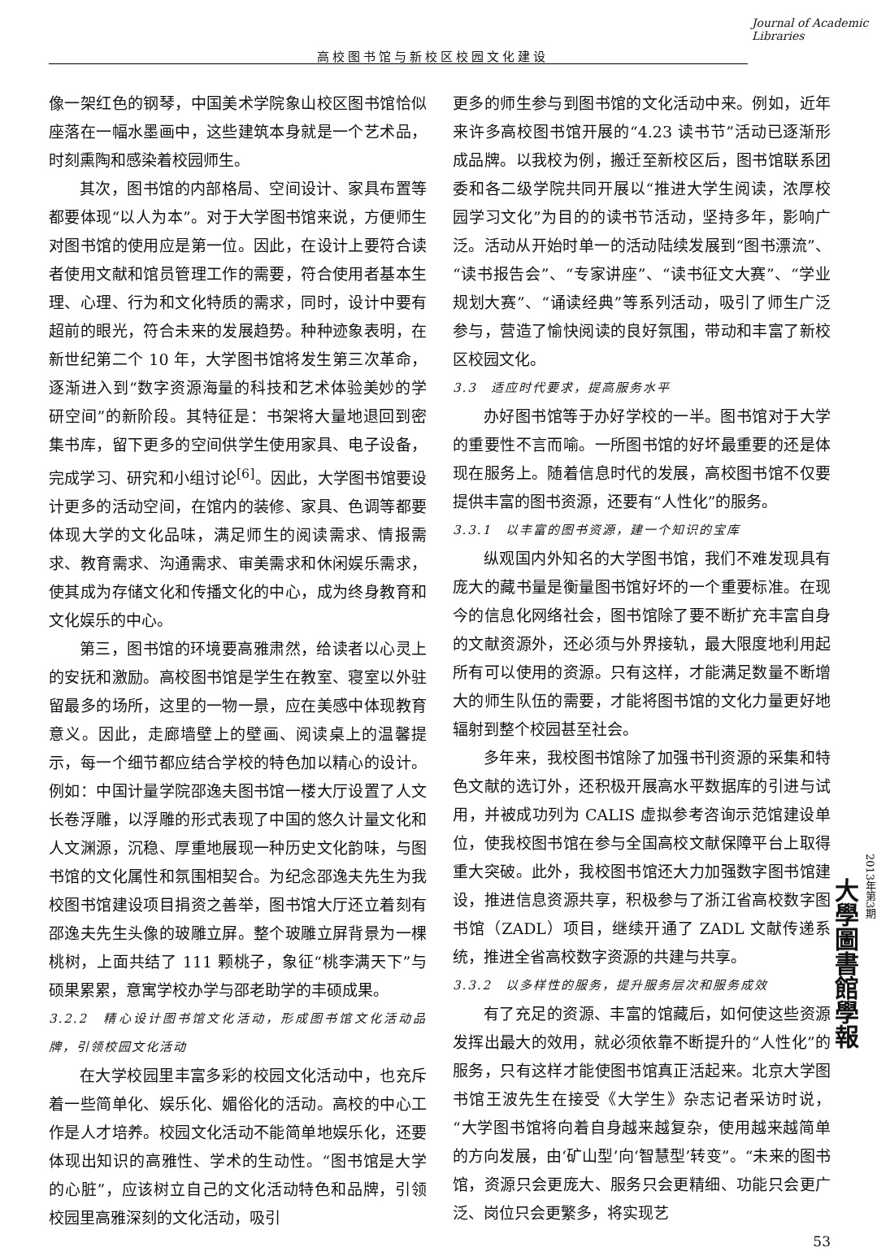高校图书馆与新校区校园文化建设
Journal of Academic Libraries
像一架红色的钢琴，中国美术学院象山校区图书馆恰似座落在一幅水墨画中，这些建筑本身就是一个艺术品，时刻熏陶和感染着校园师生。
其次，图书馆的内部格局、空间设计、家具布置等都要体现“以人为本”。对于大学图书馆来说，方便师生对图书馆的使用应是第一位。因此，在设计上要符合读者使用文献和馆员管理工作的需要，符合使用者基本生理、心理、行为和文化特质的需求，同时，设计中要有超前的眼光，符合未来的发展趋势。种种迹象表明，在新世纪第二个 10 年，大学图书馆将发生第三次革命，逐渐进入到“数字资源海量的科技和艺术体验美妙的学研空间”的新阶段。其特征是：书架将大量地退回到密集书库，留下更多的空间供学生使用家具、电子设备，完成学习、研究和小组讨论<sup>[6]</sup>。因此，大学图书馆要设计更多的活动空间，在馆内的装修、家具、色调等都要体现大学的文化品味，满足师生的阅读需求、情报需求、教育需求、沟通需求、审美需求和休闲娱乐需求，使其成为存储文化和传播文化的中心，成为终身教育和文化娱乐的中心。
第三，图书馆的环境要高雅肃然，给读者以心灵上的安抚和激励。高校图书馆是学生在教室、寝室以外驻留最多的场所，这里的一物一景，应在美感中体现教育意义。因此，走廊墙壁上的壁画、阅读桌上的温馨提示，每一个细节都应结合学校的特色加以精心的设计。例如：中国计量学院邵逸夫图书馆一楼大厅设置了人文长卷浮雕，以浮雕的形式表现了中国的悠久计量文化和人文渊源，沉稳、厚重地展现一种历史文化韵味，与图书馆的文化属性和氛围相契合。为纪念邵逸夫先生为我校图书馆建设项目捐资之善举，图书馆大厅还立着刻有邵逸夫先生头像的玻雕立屏。整个玻雕立屏背景为一棵桃树，上面共结了 111 颗桃子，象征“桃李满天下”与硕果累累，意寓学校办学与邵老助学的丰硕成果。
3.2.2　精心设计图书馆文化活动，形成图书馆文化活动品牌，引领校园文化活动
在大学校园里丰富多彩的校园文化活动中，也充斥着一些简单化、娱乐化、媚俗化的活动。高校的中心工作是人才培养。校园文化活动不能简单地娱乐化，还要体现出知识的高雅性、学术的生动性。“图书馆是大学的心脏”，应该树立自己的文化活动特色和品牌，引领校园里高雅深刻的文化活动，吸引
更多的师生参与到图书馆的文化活动中来。例如，近年来许多高校图书馆开展的“4.23 读书节”活动已逐渐形成品牌。以我校为例，搬迁至新校区后，图书馆联系团委和各二级学院共同开展以“推进大学生阅读，浓厚校园学习文化”为目的的读书节活动，坚持多年，影响广泛。活动从开始时单一的活动陆续发展到“图书漂流”、“读书报告会”、“专家讲座”、“读书征文大赛”、“学业规划大赛”、“诵读经典”等系列活动，吸引了师生广泛参与，营造了愉快阅读的良好氛围，带动和丰富了新校区校园文化。
3.3　适应时代要求，提高服务水平
办好图书馆等于办好学校的一半。图书馆对于大学的重要性不言而喻。一所图书馆的好坏最重要的还是体现在服务上。随着信息时代的发展，高校图书馆不仅要提供丰富的图书资源，还要有“人性化”的服务。
3.3.1　以丰富的图书资源，建一个知识的宝库
纵观国内外知名的大学图书馆，我们不难发现具有庞大的藏书量是衡量图书馆好坏的一个重要标准。在现今的信息化网络社会，图书馆除了要不断扩充丰富自身的文献资源外，还必须与外界接轨，最大限度地利用起所有可以使用的资源。只有这样，才能满足数量不断增大的师生队伍的需要，才能将图书馆的文化力量更好地辐射到整个校园甚至社会。
多年来，我校图书馆除了加强书刊资源的采集和特色文献的选订外，还积极开展高水平数据库的引进与试用，并被成功列为 CALIS 虚拟参考咨询示范馆建设单位，使我校图书馆在参与全国高校文献保障平台上取得重大突破。此外，我校图书馆还大力加强数字图书馆建设，推进信息资源共享，积极参与了浙江省高校数字图书馆（ZADL）项目，继续开通了 ZADL 文献传递系统，推进全省高校数字资源的共建与共享。
3.3.2　以多样性的服务，提升服务层次和服务成效
有了充足的资源、丰富的馆藏后，如何使这些资源发挥出最大的效用，就必须依靠不断提升的“人性化”的服务，只有这样才能使图书馆真正活起来。北京大学图书馆王波先生在接受《大学生》杂志记者采访时说，“大学图书馆将向着自身越来越复杂，使用越来越简单的方向发展，由‘矿山型’向‘智慧型’转变”。“未来的图书馆，资源只会更庞大、服务只会更精细、功能只会更广泛、岗位只会更繁多，将实现艺
53
2013年第3期
大學圖書館學報